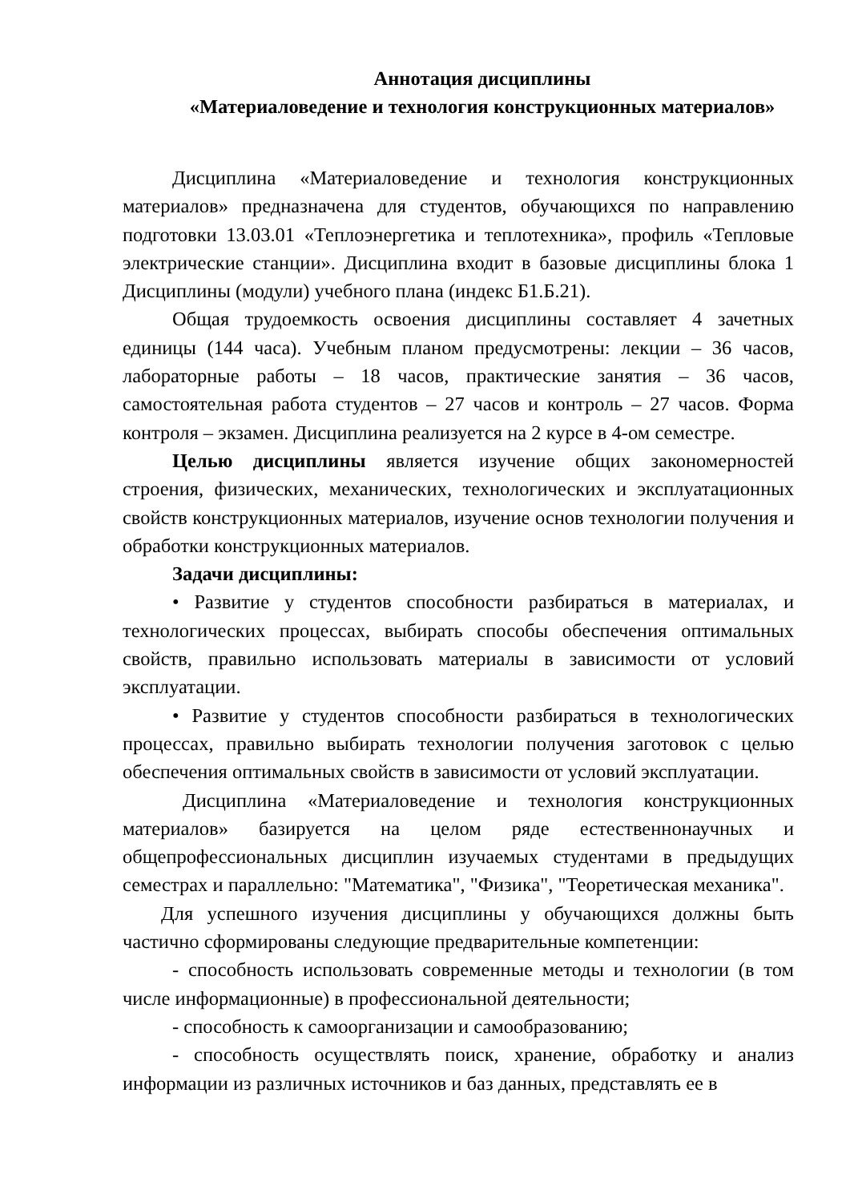Аннотация дисциплины
«Материаловедение и технология конструкционных материалов»
Дисциплина «Материаловедение и технология конструкционных материалов» предназначена для студентов, обучающихся по направлению подготовки 13.03.01 «Теплоэнергетика и теплотехника», профиль «Тепловые электрические станции». Дисциплина входит в базовые дисциплины блока 1 Дисциплины (модули) учебного плана (индекс Б1.Б.21).
Общая трудоемкость освоения дисциплины составляет 4 зачетных единицы (144 часа). Учебным планом предусмотрены: лекции – 36 часов, лабораторные работы – 18 часов, практические занятия – 36 часов, самостоятельная работа студентов – 27 часов и контроль – 27 часов. Форма контроля – экзамен. Дисциплина реализуется на 2 курсе в 4-ом семестре.
Целью дисциплины является изучение общих закономерностей строения, физических, механических, технологических и эксплуатационных свойств конструкционных материалов, изучение основ технологии получения и обработки конструкционных материалов.
Задачи дисциплины:
• Развитие у студентов способности разбираться в материалах, и технологических процессах, выбирать способы обеспечения оптимальных свойств, правильно использовать материалы в зависимости от условий эксплуатации.
• Развитие у студентов способности разбираться в технологических процессах, правильно выбирать технологии получения заготовок с целью обеспечения оптимальных свойств в зависимости от условий эксплуатации.
Дисциплина «Материаловедение и технология конструкционных материалов» базируется на целом ряде естественнонаучных и общепрофессиональных дисциплин изучаемых студентами в предыдущих семестрах и параллельно: "Математика", "Физика", "Теоретическая механика".
Для успешного изучения дисциплины у обучающихся должны быть частично сформированы следующие предварительные компетенции:
- способность использовать современные методы и технологии (в том числе информационные) в профессиональной деятельности;
- способность к самоорганизации и самообразованию;
- способность осуществлять поиск, хранение, обработку и анализ информации из различных источников и баз данных, представлять ее в